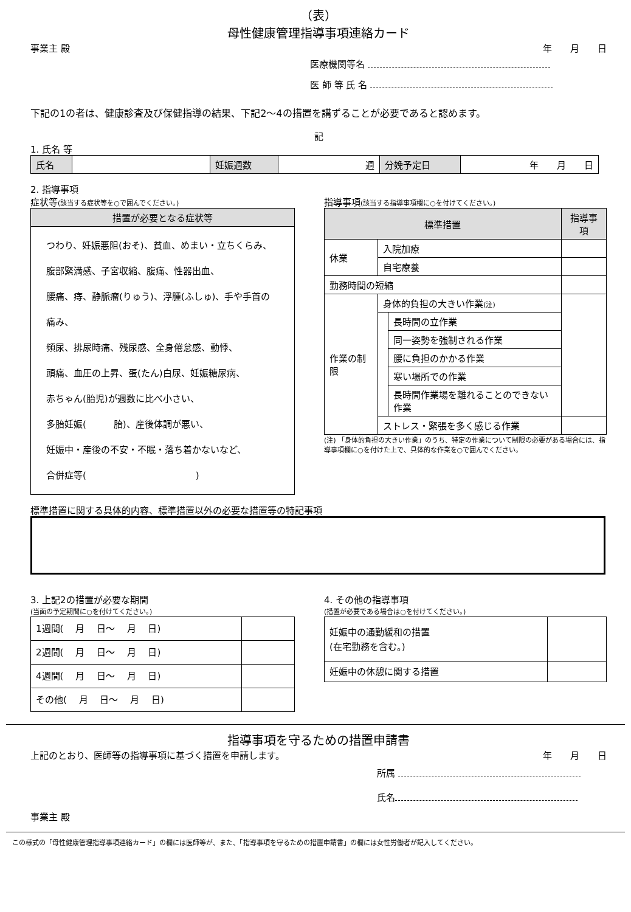（表）
母性健康管理指導事項連絡カード
事業主 殿 年　　月　　日
医療機関等名
医 師 等 氏 名
下記の1の者は、健康診査及び保健指導の結果、下記2～4の措置を講ずることが必要であると認めます。
記
1. 氏名 等
| 氏名 | | 妊娠週数 | 週 | 分娩予定日 | 年 月 日 |
2. 指導事項
症状等(該当する症状等を○で囲んでください。)
| 措置が必要となる症状等 |
| --- |
| つわり、妊娠悪阻(おそ)、貧血、めまい・立ちくらみ、 腹部緊満感、子宮収縮、腹痛、性器出血、 腰痛、痔、静脈瘤(りゅう)、浮腫(ふしゅ)、手や手首の痛み、 頻尿、排尿時痛、残尿感、全身倦怠感、動悸、 頭痛、血圧の上昇、蛋(たん)白尿、妊娠糖尿病、 赤ちゃん(胎児)が週数に比べ小さい、 多胎妊娠( 胎)、産後体調が悪い、 妊娠中・産後の不安・不眠・落ち着かないなど、 合併症等( ) |
指導事項(該当する指導事項欄に○を付けてください。)
| 標準措置 | | | 指導事項 |
| --- | --- | --- | --- |
| 休業 | 入院加療 | | |
| | 自宅療養 | | |
| 勤務時間の短縮 | | | |
| 作業の制限 | 身体的負担の大きい作業 (注) | | |
| | | 長時間の立作業 | |
| | | 同一姿勢を強制される作業 | |
| | | 腰に負担のかかる作業 | |
| | | 寒い場所での作業 | |
| | | 長時間作業場を離れることのできない作業 | |
| | ストレス・緊張を多く感じる作業 | | |
(注) 「身体的負担の大きい作業」のうち、特定の作業について制限の必要がある場合には、指導事項欄に○を付けた上で、具体的な作業を○で囲んでください。
標準措置に関する具体的内容、標準措置以外の必要な措置等の特記事項
3. 上記2の措置が必要な期間
(当面の予定期間に○を付けてください。)
| 1週間( 月 日～ 月 日) | |
| 2週間( 月 日～ 月 日) | |
| 4週間( 月 日～ 月 日) | |
| その他( 月 日～ 月 日) | |
4. その他の指導事項
(措置が必要である場合は○を付けてください。)
| 妊娠中の通勤緩和の措置 (在宅勤務を含む。) | |
| 妊娠中の休憩に関する措置 | |
指導事項を守るための措置申請書
上記のとおり、医師等の指導事項に基づく措置を申請します。
年　　月　　日
所属
氏名
事業主 殿
この様式の「母性健康管理指導事項連絡カード」の欄には医師等が、また、「指導事項を守るための措置申請書」の欄には女性労働者が記入してください。